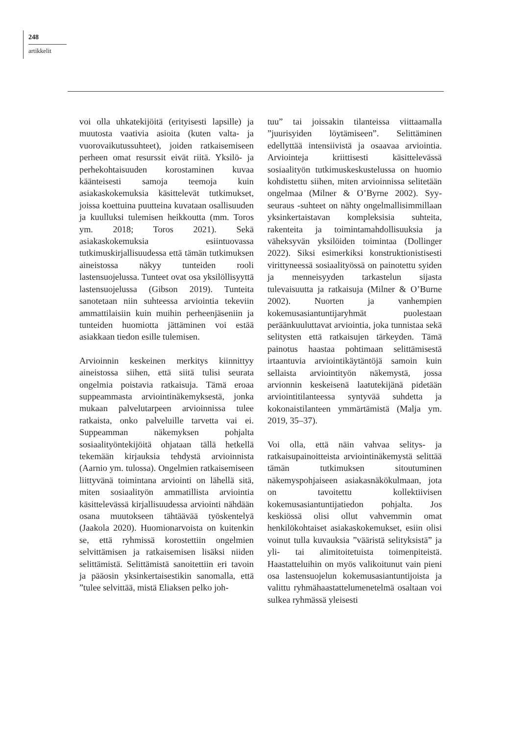248
artikkelit
voi olla uhkatekijöitä (erityisesti lapsille) ja muutosta vaativia asioita (kuten valta- ja vuorovaikutussuhteet), joiden ratkaisemiseen perheen omat resurssit eivät riitä. Yksilö- ja perhekohtaisuuden korostaminen kuvaa käänteisesti samoja teemoja kuin asiakaskokemuksia käsittelevät tutkimukset, joissa koettuina puutteina kuvataan osallisuuden ja kuulluksi tulemisen heikkoutta (mm. Toros ym. 2018; Toros 2021). Sekä asiakaskokemuksia esiintuovassa tutkimuskirjallisuudessa että tämän tutkimuksen aineistossa näkyy tunteiden rooli lastensuojelussa. Tunteet ovat osa yksilöllisyyttä lastensuojelussa (Gibson 2019). Tunteita sanotetaan niin suhteessa arviointia tekeviin ammattilaisiin kuin muihin perheenjäseniin ja tunteiden huomiotta jättäminen voi estää asiakkaan tiedon esille tulemisen.
Arvioinnin keskeinen merkitys kiinnittyy aineistossa siihen, että siitä tulisi seurata ongelmia poistavia ratkaisuja. Tämä eroaa suppeammasta arviointinäkemyksestä, jonka mukaan palvelutarpeen arvioinnissa tulee ratkaista, onko palveluille tarvetta vai ei. Suppeamman näkemyksen pohjalta sosiaalityöntekijöitä ohjataan tällä hetkellä tekemään kirjauksia tehdystä arvioinnista (Aarnio ym. tulossa). Ongelmien ratkaisemiseen liittyvänä toimintana arviointi on lähellä sitä, miten sosiaalityön ammatillista arviointia käsittelevässä kirjallisuudessa arviointi nähdään osana muutokseen tähtäävää työskentelyä (Jaakola 2020). Huomionarvoista on kuitenkin se, että ryhmissä korostettiin ongelmien selvittämisen ja ratkaisemisen lisäksi niiden selittämistä. Selittämistä sanoitettiin eri tavoin ja pääosin yksinkertaisestikin sanomalla, että ”tulee selvittää, mistä Eliaksen pelko joh-
tuu” tai joissakin tilanteissa viittaamalla ”juurisyiden löytämiseen”. Selittäminen edellyttää intensiivistä ja osaavaa arviointia. Arviointeja kriittisesti käsittelevässä sosiaalityön tutkimuskeskustelussa on huomio kohdistettu siihen, miten arvioinnissa selitetään ongelmaa (Milner & O’Byrne 2002). Syy-seuraus -suhteet on nähty ongelmallisimmillaan yksinkertaistavan kompleksisia suhteita, rakenteita ja toimintamahdollisuuksia ja väheksyvän yksilöiden toimintaa (Dollinger 2022). Siksi esimerkiksi konstruktionistisesti virittyneessä sosiaalityössä on painotettu syiden ja menneisyyden tarkastelun sijasta tulevaisuutta ja ratkaisuja (Milner & O’Burne 2002). Nuorten ja vanhempien kokemusasiantuntijaryhmät puolestaan peräänkuuluttavat arviointia, joka tunnistaa sekä selitysten että ratkaisujen tärkeyden. Tämä painotus haastaa pohtimaan selittämisestä irtaantuvia arviointikäytäntöjä samoin kuin sellaista arviointityön näkemystä, jossa arvionnin keskeisenä laatutekijänä pidetään arviointitilanteessa syntyvää suhdetta ja kokonaistilanteen ymmärtämistä (Malja ym. 2019, 35–37).
Voi olla, että näin vahvaa selitys- ja ratkaisupainoitteista arviointinäkemystä selittää tämän tutkimuksen sitoutuminen näkemyspohjaiseen asiakasnäkökulmaan, jota on tavoitettu kollektiivisen kokemusasiantuntijatiedon pohjalta. Jos keskiössä olisi ollut vahvemmin omat henkilökohtaiset asiakaskokemukset, esiin olisi voinut tulla kuvauksia ”vääristä selityksistä” ja yli- tai alimitoitetuista toimenpiteistä. Haastatteluihin on myös valikoitunut vain pieni osa lastensuojelun kokemusasiantuntijoista ja valittu ryhmähaastattelumenetelmä osaltaan voi sulkea ryhmässä yleisesti